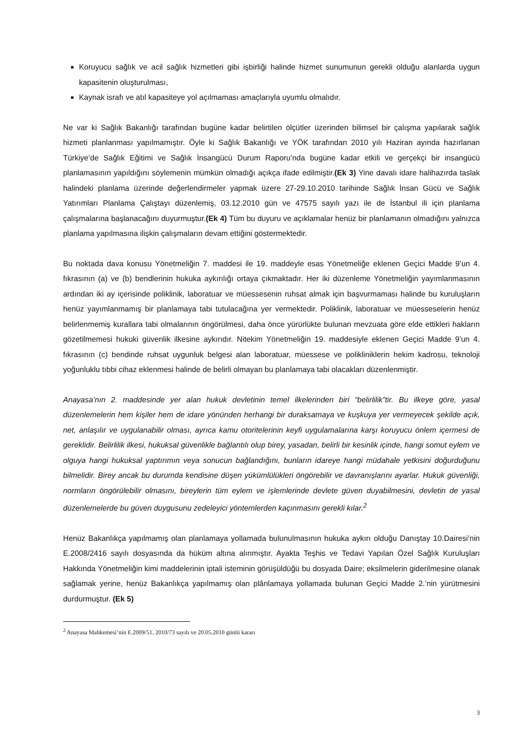Koruyucu sağlık ve acil sağlık hizmetleri gibi işbirliği halinde hizmet sunumunun gerekli olduğu alanlarda uygun kapasitenin oluşturulması,
Kaynak israfı ve atıl kapasiteye yol açılmaması amaçlarıyla uyumlu olmalıdır.
Ne var ki Sağlık Bakanlığı tarafından bugüne kadar belirtilen ölçütler üzerinden bilimsel bir çalışma yapılarak sağlık hizmeti planlanması yapılmamıştır. Öyle ki Sağlık Bakanlığı ve YÖK tarafından 2010 yılı Haziran ayında hazırlanan Türkiye’de Sağlık Eğitimi ve Sağlık İnsangücü Durum Raporu’nda bugüne kadar etkili ve gerçekçi bir insangücü planlamasının yapıldığını söylemenin mümkün olmadığı açıkça ifade edilmiştir.(Ek 3) Yine davalı idare halihazırda taslak halindeki planlama üzerinde değerlendirmeler yapmak üzere 27-29.10.2010 tarihinde Sağlık İnsan Gücü ve Sağlık Yatırımları Planlama Çalıştayı düzenlemiş, 03.12.2010 gün ve 47575 sayılı yazı ile de İstanbul ili için planlama çalışmalarına başlanacağını duyurmuştur.(Ek 4) Tüm bu duyuru ve açıklamalar henüz bir planlamanın olmadığını yalnızca planlama yapılmasına ilişkin çalışmaların devam ettiğini göstermektedir.
Bu noktada dava konusu Yönetmeliğin 7. maddesi ile 19. maddeyle esas Yönetmeliğe eklenen Geçici Madde 9’un 4. fıkrasının (a) ve (b) bendlerinin hukuka aykırılığı ortaya çıkmaktadır. Her iki düzenleme Yönetmeliğin yayımlanmasının ardından iki ay içerisinde poliklinik, laboratuar ve müessesenin ruhsat almak için başvurmaması halinde bu kuruluşların henüz yayımlanmamış bir planlamaya tabi tutulacağına yer vermektedir. Poliklinik, laboratuar ve müesseselerin henüz belirlenmemiş kurallara tabi olmalarının öngörülmesi, daha önce yürürlükte bulunan mevzuata göre elde ettikleri hakların gözetilmemesi hukuki güvenlik ilkesine aykırıdır. Nitekim Yönetmeliğin 19. maddesiyle eklenen Geçici Madde 9’un 4. fıkrasının (c) bendinde ruhsat uygunluk belgesi alan laboratuar, müessese ve polikliniklerin hekim kadrosu, teknoloji yoğunluklu tıbbi cihaz eklenmesi halinde de belirli olmayan bu planlamaya tabi olacakları düzenlenmiştir.
Anayasa’nın 2. maddesinde yer alan hukuk devletinin temel ilkelerinden biri “belirlilik”tir. Bu ilkeye göre, yasal düzenlemelerin hem kişiler hem de idare yönünden herhangi bir duraksamaya ve kuşkuya yer vermeyecek şekilde açık, net, anlaşılır ve uygulanabilir olması, ayrıca kamu otoritelerinin keyfi uygulamalarına karşı koruyucu önlem içermesi de gereklidir. Belirlilik ilkesi, hukuksal güvenlikle bağlantılı olup birey, yasadan, belirli bir kesinlik içinde, hangi somut eylem ve olguya hangi hukuksal yaptırımın veya sonucun bağlandığını, bunların idareye hangi müdahale yetkisini doğurduğunu bilmelidir. Birey ancak bu durumda kendisine düşen yükümlülükleri öngörebilir ve davranışlarını ayarlar. Hukuk güvenliği, normların öngörülebilir olmasını, bireylerin tüm eylem ve işlemlerinde devlete güven duyabilmesini, devletin de yasal düzenlemelerde bu güven duygusunu zedeleyici yöntemlerden kaçınmasını gerekli kılar.<sup>2</sup>
Henüz Bakanlıkça yapılmamış olan planlamaya yollamada bulunulmasının hukuka aykırı olduğu Danıştay 10.Dairesi’nin E.2008/2416 sayılı dosyasında da hüküm altına alınmıştır. Ayakta Teşhis ve Tedavi Yapılan Özel Sağlık Kuruluşları Hakkında Yönetmeliğin kimi maddelerinin iptali isteminin görüşüldüğü bu dosyada Daire; eksilmelerin giderilmesine olanak sağlamak yerine, henüz Bakanlıkça yapılmamış olan plânlamaya yollamada bulunan Geçici Madde 2.’nin yürütmesini durdurmuştur. (Ek 5)
<sup>2</sup> Anayasa Mahkemesi’nin E.2009/51, 2010/73 sayılı ve 20.05.2010 günlü kararı
3